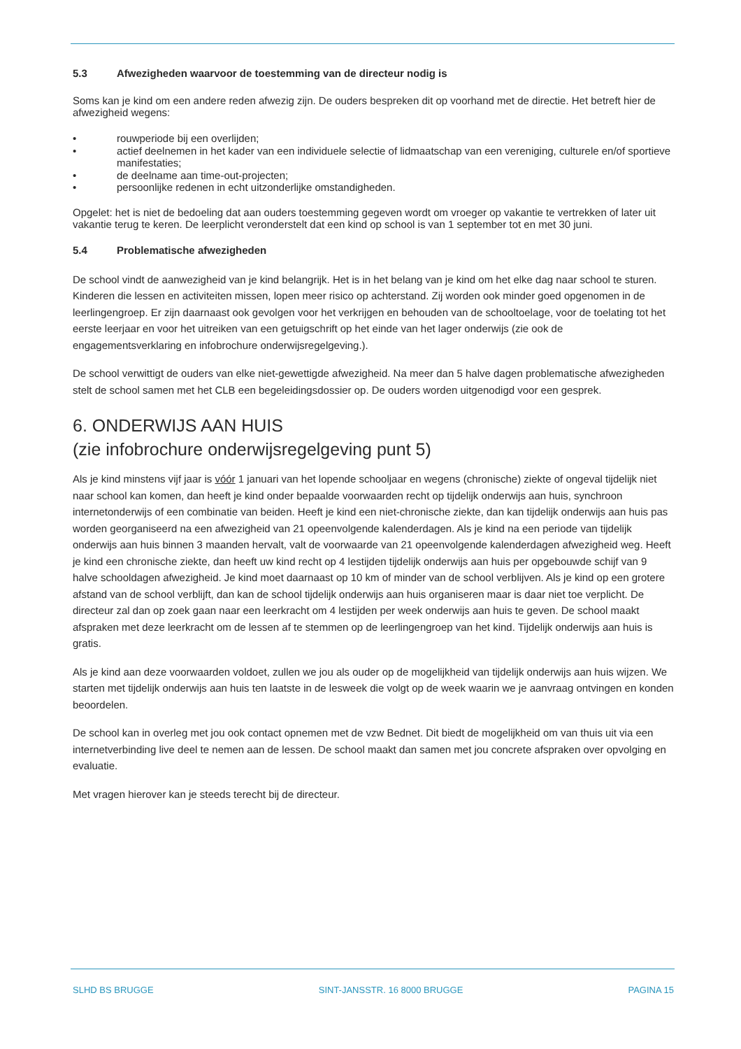5.3 Afwezigheden waarvoor de toestemming van de directeur nodig is
Soms kan je kind om een andere reden afwezig zijn. De ouders bespreken dit op voorhand met de directie. Het betreft hier de afwezigheid wegens:
• rouwperiode bij een overlijden;
• actief deelnemen in het kader van een individuele selectie of lidmaatschap van een vereniging, culturele en/of sportieve manifestaties;
• de deelname aan time-out-projecten;
• persoonlijke redenen in echt uitzonderlijke omstandigheden.
Opgelet: het is niet de bedoeling dat aan ouders toestemming gegeven wordt om vroeger op vakantie te vertrekken of later uit vakantie terug te keren. De leerplicht veronderstelt dat een kind op school is van 1 september tot en met 30 juni.
5.4 Problematische afwezigheden
De school vindt de aanwezigheid van je kind belangrijk. Het is in het belang van je kind om het elke dag naar school te sturen. Kinderen die lessen en activiteiten missen, lopen meer risico op achterstand. Zij worden ook minder goed opgenomen in de leerlingengroep. Er zijn daarnaast ook gevolgen voor het verkrijgen en behouden van de schooltoelage, voor de toelating tot het eerste leerjaar en voor het uitreiken van een getuigschrift op het einde van het lager onderwijs (zie ook de engagementsverklaring en infobrochure onderwijsregelgeving.).
De school verwittigt de ouders van elke niet-gewettigde afwezigheid. Na meer dan 5 halve dagen problematische afwezigheden stelt de school samen met het CLB een begeleidingsdossier op. De ouders worden uitgenodigd voor een gesprek.
6. ONDERWIJS AAN HUIS
(zie infobrochure onderwijsregelgeving punt 5)
Als je kind minstens vijf jaar is vóór 1 januari van het lopende schooljaar en wegens (chronische) ziekte of ongeval tijdelijk niet naar school kan komen, dan heeft je kind onder bepaalde voorwaarden recht op tijdelijk onderwijs aan huis, synchroon internetonderwijs of een combinatie van beiden. Heeft je kind een niet-chronische ziekte, dan kan tijdelijk onderwijs aan huis pas worden georganiseerd na een afwezigheid van 21 opeenvolgende kalenderdagen. Als je kind na een periode van tijdelijk onderwijs aan huis binnen 3 maanden hervalt, valt de voorwaarde van 21 opeenvolgende kalenderdagen afwezigheid weg. Heeft je kind een chronische ziekte, dan heeft uw kind recht op 4 lestijden tijdelijk onderwijs aan huis per opgebouwde schijf van 9 halve schooldagen afwezigheid. Je kind moet daarnaast op 10 km of minder van de school verblijven. Als je kind op een grotere afstand van de school verblijft, dan kan de school tijdelijk onderwijs aan huis organiseren maar is daar niet toe verplicht. De directeur zal dan op zoek gaan naar een leerkracht om 4 lestijden per week onderwijs aan huis te geven. De school maakt afspraken met deze leerkracht om de lessen af te stemmen op de leerlingengroep van het kind. Tijdelijk onderwijs aan huis is gratis.
Als je kind aan deze voorwaarden voldoet, zullen we jou als ouder op de mogelijkheid van tijdelijk onderwijs aan huis wijzen. We starten met tijdelijk onderwijs aan huis ten laatste in de lesweek die volgt op de week waarin we je aanvraag ontvingen en konden beoordelen.
De school kan in overleg met jou ook contact opnemen met de vzw Bednet. Dit biedt de mogelijkheid om van thuis uit via een internetverbinding live deel te nemen aan de lessen. De school maakt dan samen met jou concrete afspraken over opvolging en evaluatie.
Met vragen hierover kan je steeds terecht bij de directeur.
SLHD BS BRUGGE SINT-JANSSTR. 16 8000 BRUGGE PAGINA 15